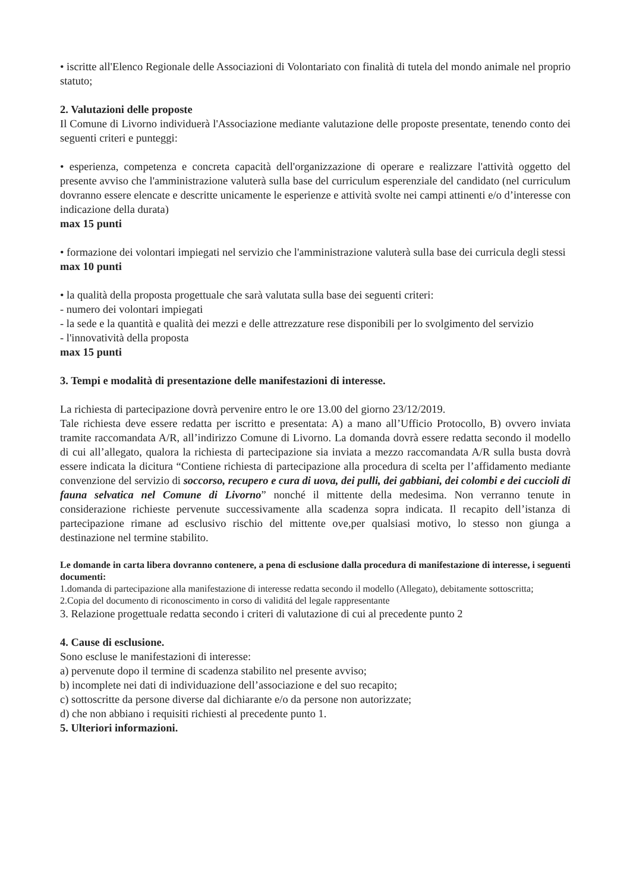• iscritte all'Elenco Regionale delle Associazioni di Volontariato con finalità di tutela del mondo animale nel proprio statuto;
2. Valutazioni delle proposte
Il Comune di Livorno individuerà l'Associazione mediante valutazione delle proposte presentate, tenendo conto dei seguenti criteri e punteggi:
• esperienza, competenza e concreta capacità dell'organizzazione di operare e realizzare l'attività oggetto del presente avviso che l'amministrazione valuterà sulla base del curriculum esperenziale del candidato (nel curriculum dovranno essere elencate e descritte unicamente le esperienze e attività svolte nei campi attinenti e/o d’interesse con indicazione della durata)
max 15 punti
• formazione dei volontari impiegati nel servizio che l'amministrazione valuterà sulla base dei curricula degli stessi
max 10 punti
• la qualità della proposta progettuale che sarà valutata sulla base dei seguenti criteri:
- numero dei volontari impiegati
- la sede e la quantità e qualità dei mezzi e delle attrezzature rese disponibili per lo svolgimento del servizio
- l'innovatività della proposta
max 15 punti
3. Tempi e modalità di presentazione delle manifestazioni di interesse.
La richiesta di partecipazione dovrà pervenire entro le ore 13.00 del giorno 23/12/2019.
Tale richiesta deve essere redatta per iscritto e presentata: A) a mano all’Ufficio Protocollo, B) ovvero inviata tramite raccomandata A/R, all’indirizzo Comune di Livorno. La domanda dovrà essere redatta secondo il modello di cui all’allegato, qualora la richiesta di partecipazione sia inviata a mezzo raccomandata A/R sulla busta dovrà essere indicata la dicitura “Contiene richiesta di partecipazione alla procedura di scelta per l’affidamento mediante convenzione del servizio di soccorso, recupero e cura di uova, dei pulli, dei gabbiani, dei colombi e dei cuccioli di fauna selvatica nel Comune di Livorno” nonché il mittente della medesima. Non verranno tenute in considerazione richieste pervenute successivamente alla scadenza sopra indicata. Il recapito dell’istanza di partecipazione rimane ad esclusivo rischio del mittente ove,per qualsiasi motivo, lo stesso non giunga a destinazione nel termine stabilito.
Le domande in carta libera dovranno contenere, a pena di esclusione dalla procedura di manifestazione di interesse, i seguenti documenti:
1.domanda di partecipazione alla manifestazione di interesse redatta secondo il modello (Allegato), debitamente sottoscritta;
2.Copia del documento di riconoscimento in corso di validitá del legale rappresentante
3. Relazione progettuale redatta secondo i criteri di valutazione di cui al precedente punto 2
4. Cause di esclusione.
Sono escluse le manifestazioni di interesse:
a) pervenute dopo il termine di scadenza stabilito nel presente avviso;
b) incomplete nei dati di individuazione dell’associazione e del suo recapito;
c) sottoscritte da persone diverse dal dichiarante e/o da persone non autorizzate;
d) che non abbiano i requisiti richiesti al precedente punto 1.
5. Ulteriori informazioni.